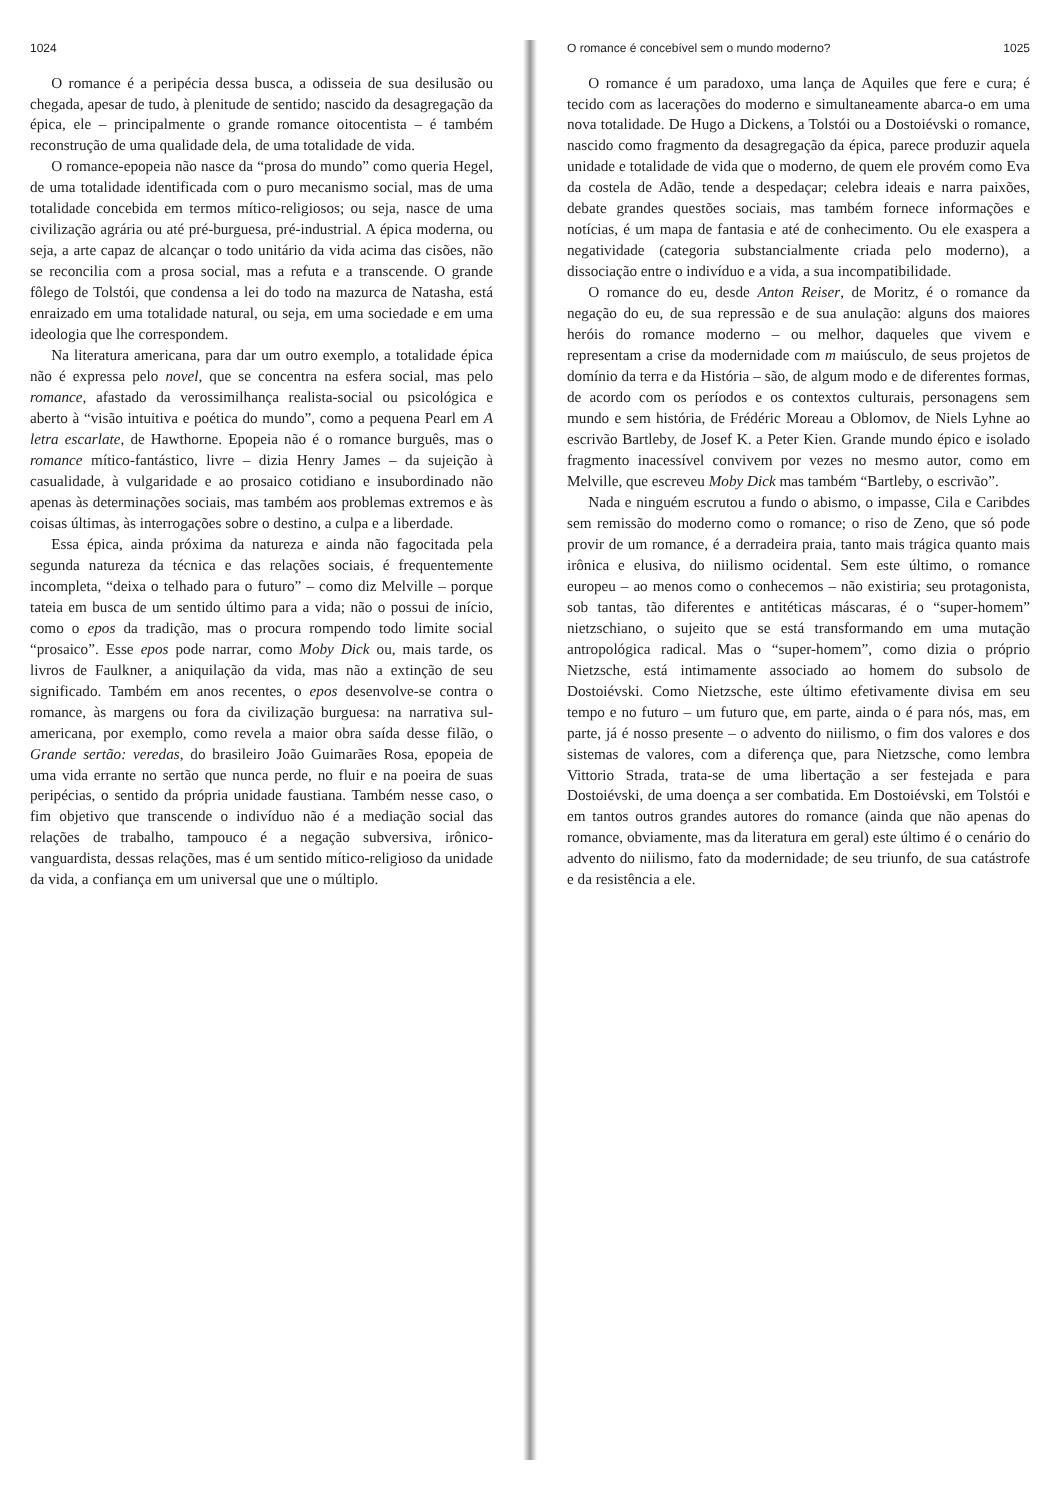1024
O romance é a peripécia dessa busca, a odisseia de sua desilusão ou chegada, apesar de tudo, à plenitude de sentido; nascido da desagregação da épica, ele – principalmente o grande romance oitocentista – é também reconstrução de uma qualidade dela, de uma totalidade de vida.
O romance-epopeia não nasce da “prosa do mundo” como queria Hegel, de uma totalidade identificada com o puro mecanismo social, mas de uma totalidade concebida em termos mítico-religiosos; ou seja, nasce de uma civilização agrária ou até pré-burguesa, pré-industrial. A épica moderna, ou seja, a arte capaz de alcançar o todo unitário da vida acima das cisões, não se reconcilia com a prosa social, mas a refuta e a transcende. O grande fôlego de Tolstói, que condensa a lei do todo na mazurca de Natasha, está enraizado em uma totalidade natural, ou seja, em uma sociedade e em uma ideologia que lhe correspondem.
Na literatura americana, para dar um outro exemplo, a totalidade épica não é expressa pelo novel, que se concentra na esfera social, mas pelo romance, afastado da verossimilhança realista-social ou psicológica e aberto à “visão intuitiva e poética do mundo”, como a pequena Pearl em A letra escarlate, de Hawthorne. Epopeia não é o romance burguês, mas o romance mítico-fantástico, livre – dizia Henry James – da sujeição à casualidade, à vulgaridade e ao prosaico cotidiano e insubordinado não apenas às determinações sociais, mas também aos problemas extremos e às coisas últimas, às interrogações sobre o destino, a culpa e a liberdade.
Essa épica, ainda próxima da natureza e ainda não fagocitada pela segunda natureza da técnica e das relações sociais, é frequentemente incompleta, “deixa o telhado para o futuro” – como diz Melville – porque tateia em busca de um sentido último para a vida; não o possui de início, como o epos da tradição, mas o procura rompendo todo limite social “prosaico”. Esse epos pode narrar, como Moby Dick ou, mais tarde, os livros de Faulkner, a aniquilação da vida, mas não a extinção de seu significado. Também em anos recentes, o epos desenvolve-se contra o romance, às margens ou fora da civilização burguesa: na narrativa sul-americana, por exemplo, como revela a maior obra saída desse filão, o Grande sertão: veredas, do brasileiro João Guimarães Rosa, epopeia de uma vida errante no sertão que nunca perde, no fluir e na poeira de suas peripécias, o sentido da própria unidade faustiana. Também nesse caso, o fim objetivo que transcende o indivíduo não é a mediação social das relações de trabalho, tampouco é a negação subversiva, irônico-vanguardista, dessas relações, mas é um sentido mítico-religioso da unidade da vida, a confiança em um universal que une o múltiplo.
O romance é concebível sem o mundo moderno? 1025
O romance é um paradoxo, uma lança de Aquiles que fere e cura; é tecido com as lacerações do moderno e simultaneamente abarca-o em uma nova totalidade. De Hugo a Dickens, a Tolstói ou a Dostoiévski o romance, nascido como fragmento da desagregação da épica, parece produzir aquela unidade e totalidade de vida que o moderno, de quem ele provém como Eva da costela de Adão, tende a despedaçar; celebra ideais e narra paixões, debate grandes questões sociais, mas também fornece informações e notícias, é um mapa de fantasia e até de conhecimento. Ou ele exaspera a negatividade (categoria substancialmente criada pelo moderno), a dissociação entre o indivíduo e a vida, a sua incompatibilidade.
O romance do eu, desde Anton Reiser, de Moritz, é o romance da negação do eu, de sua repressão e de sua anulação: alguns dos maiores heróis do romance moderno – ou melhor, daqueles que vivem e representam a crise da modernidade com m maiúsculo, de seus projetos de domínio da terra e da História – são, de algum modo e de diferentes formas, de acordo com os períodos e os contextos culturais, personagens sem mundo e sem história, de Frédéric Moreau a Oblomov, de Niels Lyhne ao escrivão Bartleby, de Josef K. a Peter Kien. Grande mundo épico e isolado fragmento inacessível convivem por vezes no mesmo autor, como em Melville, que escreveu Moby Dick mas também “Bartleby, o escrivão”.
Nada e ninguém escrutou a fundo o abismo, o impasse, Cila e Caribdes sem remissão do moderno como o romance; o riso de Zeno, que só pode provir de um romance, é a derradeira praia, tanto mais trágica quanto mais irônica e elusiva, do niilismo ocidental. Sem este último, o romance europeu – ao menos como o conhecemos – não existiria; seu protagonista, sob tantas, tão diferentes e antitéticas máscaras, é o “super-homem” nietzschiano, o sujeito que se está transformando em uma mutação antropológica radical. Mas o “super-homem”, como dizia o próprio Nietzsche, está intimamente associado ao homem do subsolo de Dostoiévski. Como Nietzsche, este último efetivamente divisa em seu tempo e no futuro – um futuro que, em parte, ainda o é para nós, mas, em parte, já é nosso presente – o advento do niilismo, o fim dos valores e dos sistemas de valores, com a diferença que, para Nietzsche, como lembra Vittorio Strada, trata-se de uma libertação a ser festejada e para Dostoiévski, de uma doença a ser combatida. Em Dostoiévski, em Tolstói e em tantos outros grandes autores do romance (ainda que não apenas do romance, obviamente, mas da literatura em geral) este último é o cenário do advento do niilismo, fato da modernidade; de seu triunfo, de sua catástrofe e da resistência a ele.